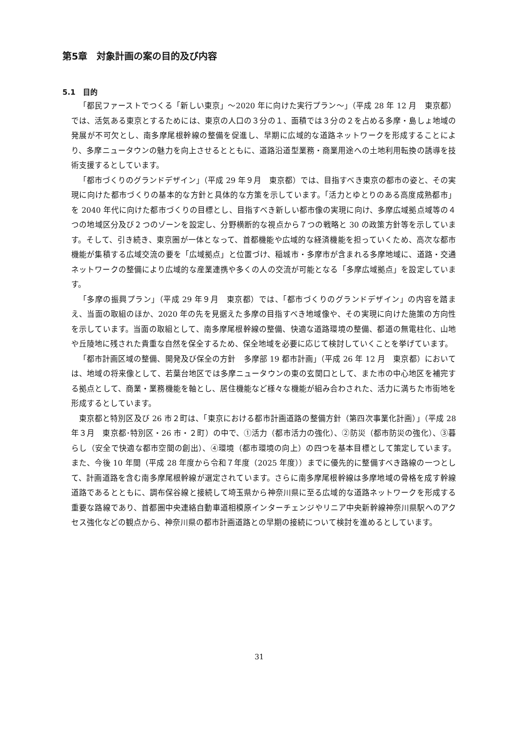第5章　対象計画の案の目的及び内容
5.1　目的
「都民ファーストでつくる「新しい東京」～2020 年に向けた実行プラン～」（平成 28 年 12 月　東京都）では、活気ある東京とするためには、東京の人口の３分の１、面積では３分の２を占める多摩・島しょ地域の発展が不可欠とし、南多摩尾根幹線の整備を促進し、早期に広域的な道路ネットワークを形成することにより、多摩ニュータウンの魅力を向上させるとともに、道路沿道型業務・商業用途への土地利用転換の誘導を技術支援するとしています。
「都市づくりのグランドデザイン」（平成 29 年９月　東京都）では、目指すべき東京の都市の姿と、その実現に向けた都市づくりの基本的な方針と具体的な方策を示しています。「活力とゆとりのある高度成熟都市」を 2040 年代に向けた都市づくりの目標とし、目指すべき新しい都市像の実現に向け、多摩広域拠点域等の４つの地域区分及び２つのゾーンを設定し、分野横断的な視点から７つの戦略と 30 の政策方針等を示しています。そして、引き続き、東京圏が一体となって、首都機能や広域的な経済機能を担っていくため、高次な都市機能が集積する広域交流の要を「広域拠点」と位置づけ、稲城市・多摩市が含まれる多摩地域に、道路・交通ネットワークの整備により広域的な産業連携や多くの人の交流が可能となる「多摩広域拠点」を設定しています。
「多摩の振興プラン」（平成 29 年９月　東京都）では、「都市づくりのグランドデザイン」の内容を踏まえ、当面の取組のほか、2020 年の先を見据えた多摩の目指すべき地域像や、その実現に向けた施策の方向性を示しています。当面の取組として、南多摩尾根幹線の整備、快適な道路環境の整備、都道の無電柱化、山地や丘陵地に残された貴重な自然を保全するため、保全地域を必要に応じて検討していくことを挙げています。
「都市計画区域の整備、開発及び保全の方針　多摩部 19 都市計画」（平成 26 年 12 月　東京都）においては、地域の将来像として、若葉台地区では多摩ニュータウンの東の玄関口として、また市の中心地区を補完する拠点として、商業・業務機能を軸とし、居住機能など様々な機能が組み合わされた、活力に満ちた市街地を形成するとしています。
東京都と特別区及び 26 市２町は、「東京における都市計画道路の整備方針（第四次事業化計画）」（平成 28 年３月　東京都･特別区・26 市・２町）の中で、①活力（都市活力の強化）、②防災（都市防災の強化）、③暮らし（安全で快適な都市空間の創出）、④環境（都市環境の向上）の四つを基本目標として策定しています。また、今後 10 年間（平成 28 年度から令和７年度（2025 年度））までに優先的に整備すべき路線の一つとして、計画道路を含む南多摩尾根幹線が選定されています。さらに南多摩尾根幹線は多摩地域の骨格を成す幹線道路であるとともに、調布保谷線と接続して埼玉県から神奈川県に至る広域的な道路ネットワークを形成する重要な路線であり、首都圏中央連絡自動車道相模原インターチェンジやリニア中央新幹線神奈川県駅へのアクセス強化などの観点から、神奈川県の都市計画道路との早期の接続について検討を進めるとしています。
31